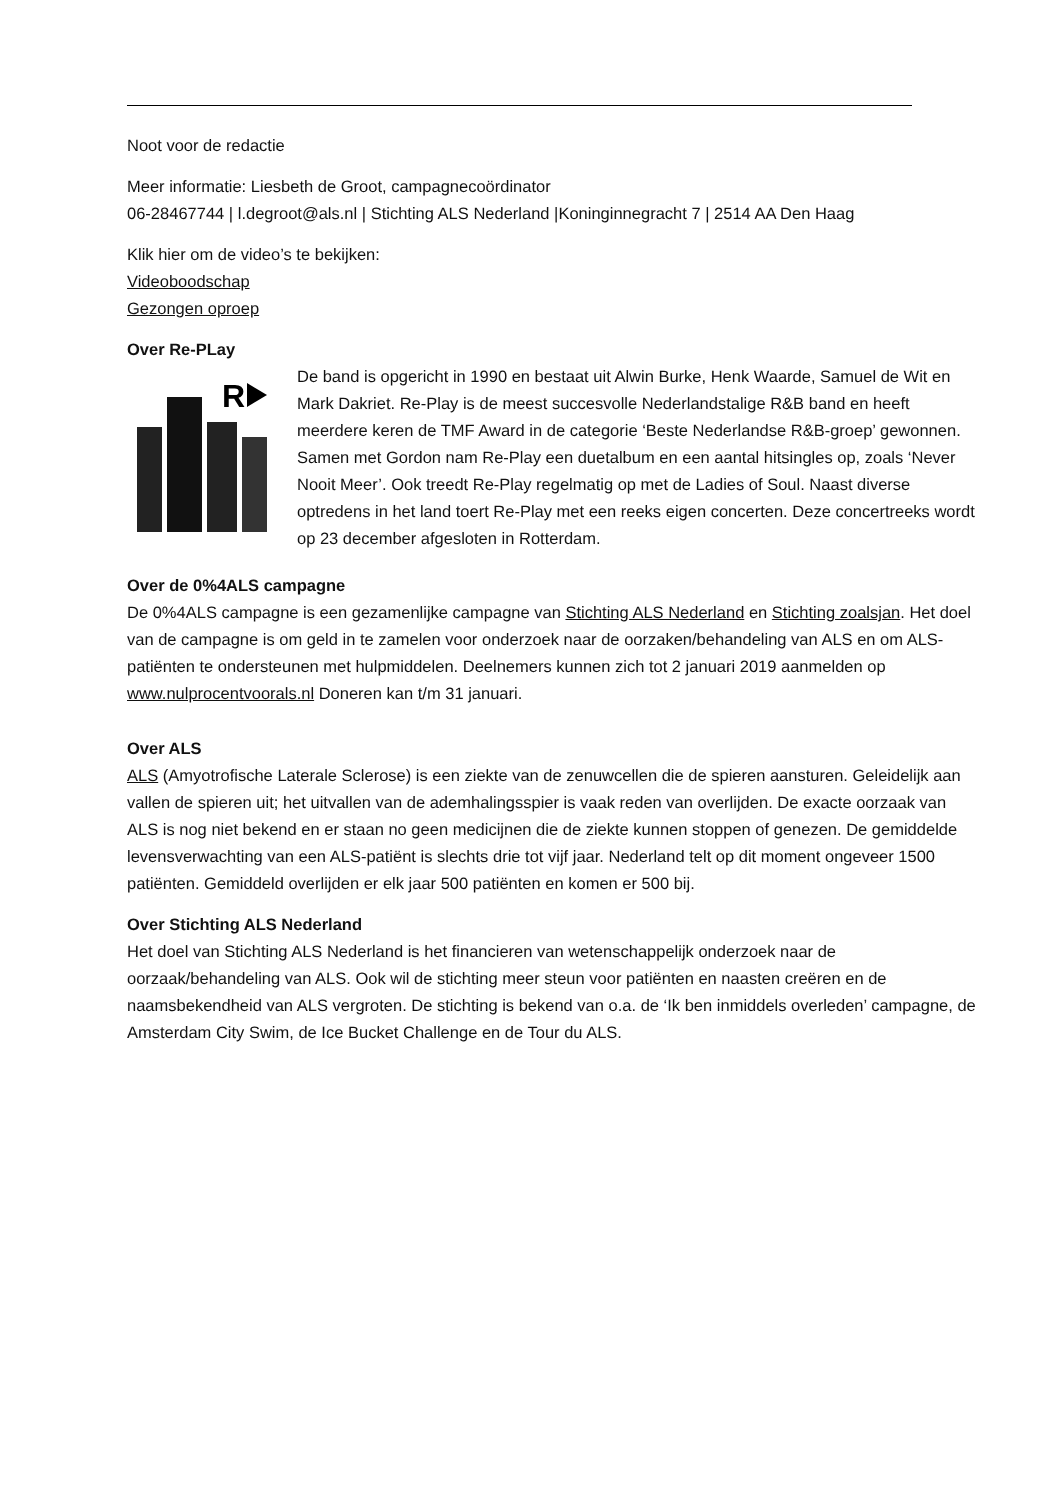Noot voor de redactie
Meer informatie: Liesbeth de Groot, campagnecoördinator
06-28467744 | l.degroot@als.nl | Stichting ALS Nederland |Koninginnegracht 7 | 2514 AA Den Haag
Klik hier om de video’s te bekijken:
Videoboodschap
Gezongen oproep
Over Re-PLay
R
De band is opgericht in 1990 en bestaat uit Alwin Burke, Henk Waarde, Samuel de Wit en Mark Dakriet. Re-Play is de meest succesvolle Nederlandstalige R&B band en heeft meerdere keren de TMF Award in de categorie ‘Beste Nederlandse R&B-groep’ gewonnen. Samen met Gordon nam Re-Play een duetalbum en een aantal hitsingles op, zoals ‘Never Nooit Meer’. Ook treedt Re-Play regelmatig op met de Ladies of Soul. Naast diverse optredens in het land toert Re-Play met een reeks eigen concerten. Deze concertreeks wordt op 23 december afgesloten in Rotterdam.
Over de 0%4ALS campagne
De 0%4ALS campagne is een gezamenlijke campagne van Stichting ALS Nederland en Stichting zoalsjan. Het doel van de campagne is om geld in te zamelen voor onderzoek naar de oorzaken/behandeling van ALS en om ALS-patiënten te ondersteunen met hulpmiddelen. Deelnemers kunnen zich tot 2 januari 2019 aanmelden op www.nulprocentvoorals.nl Doneren kan t/m 31 januari.
Over ALS
ALS (Amyotrofische Laterale Sclerose) is een ziekte van de zenuwcellen die de spieren aansturen. Geleidelijk aan vallen de spieren uit; het uitvallen van de ademhalingsspier is vaak reden van overlijden. De exacte oorzaak van ALS is nog niet bekend en er staan no geen medicijnen die de ziekte kunnen stoppen of genezen. De gemiddelde levensverwachting van een ALS-patiënt is slechts drie tot vijf jaar. Nederland telt op dit moment ongeveer 1500 patiënten. Gemiddeld overlijden er elk jaar 500 patiënten en komen er 500 bij.
Over Stichting ALS Nederland
Het doel van Stichting ALS Nederland is het financieren van wetenschappelijk onderzoek naar de oorzaak/behandeling van ALS. Ook wil de stichting meer steun voor patiënten en naasten creëren en de naamsbekendheid van ALS vergroten. De stichting is bekend van o.a. de ‘Ik ben inmiddels overleden’ campagne, de Amsterdam City Swim, de Ice Bucket Challenge en de Tour du ALS.